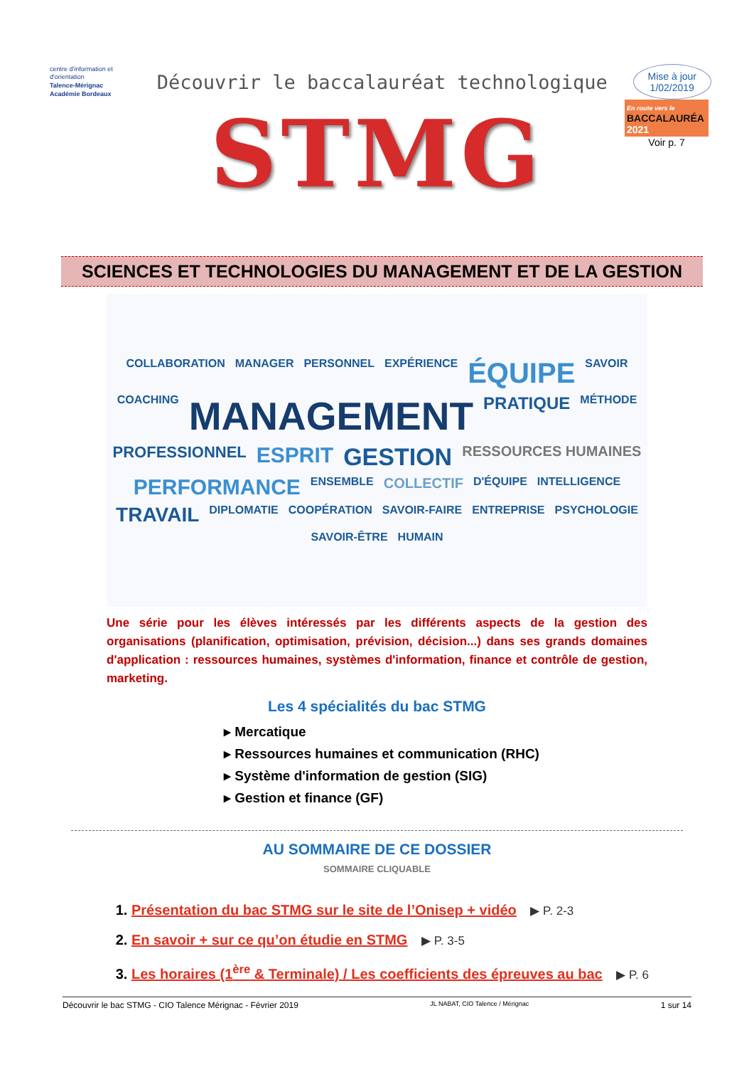centre d'information et d'orientation
Talence-Mérignac
Académie Bordeaux
Découvrir le baccalauréat technologique
Mise à jour
1/02/2019
STMG
En route vers le
BACCALAURÉA
2021
Voir p. 7
SCIENCES ET TECHNOLOGIES DU MANAGEMENT ET DE LA GESTION
COLLABORATION MANAGER PERSONNEL EXPÉRIENCE ÉQUIPE SAVOIR COACHING MANAGEMENT PRATIQUE MÉTHODE PROFESSIONNEL ESPRIT GESTION RESSOURCES HUMAINES PERFORMANCE ENSEMBLE COLLECTIF D'ÉQUIPE INTELLIGENCE TRAVAIL DIPLOMATIE COOPÉRATION SAVOIR-FAIRE ENTREPRISE PSYCHOLOGIE SAVOIR-ÊTRE HUMAIN
Une série pour les élèves intéressés par les différents aspects de la gestion des organisations (planification, optimisation, prévision, décision...) dans ses grands domaines d'application : ressources humaines, systèmes d'information, finance et contrôle de gestion, marketing.
Les 4 spécialités du bac STMG
▸ Mercatique
▸ Ressources humaines et communication (RHC)
▸ Système d'information de gestion (SIG)
▸ Gestion et finance (GF)
AU SOMMAIRE DE CE DOSSIER
SOMMAIRE CLIQUABLE
1. Présentation du bac STMG sur le site de l’Onisep + vidéo ▶ P. 2-3
2. En savoir + sur ce qu’on étudie en STMG ▶ P. 3-5
3. Les horaires (1<sup>ère</sup> & Terminale) / Les coefficients des épreuves au bac ▶ P. 6
Découvrir le bac STMG - CIO Talence Mérignac - Février 2019 JL NABAT, CIO Talence / Mérignac 1 sur 14